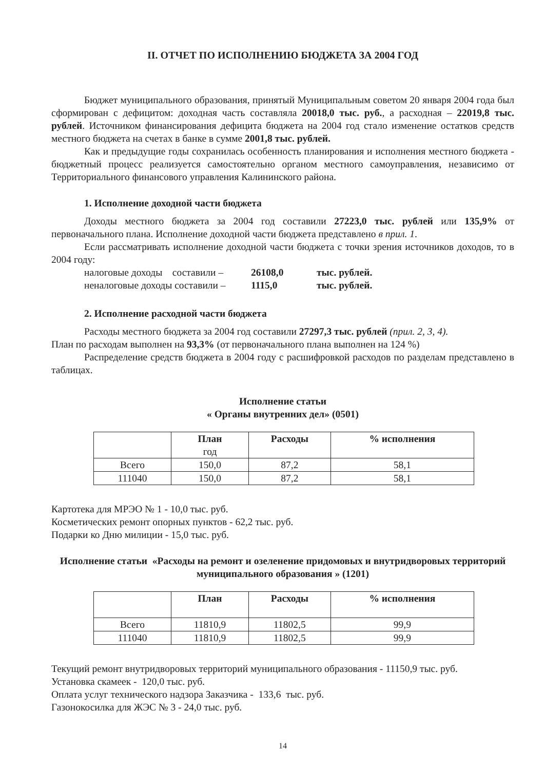II. ОТЧЕТ ПО ИСПОЛНЕНИЮ БЮДЖЕТА ЗА 2004 ГОД
Бюджет муниципального образования, принятый Муниципальным советом 20 января 2004 года был сформирован с дефицитом: доходная часть составляла 20018,0 тыс. руб., а расходная – 22019,8 тыс. рублей. Источником финансирования дефицита бюджета на 2004 год стало изменение остатков средств местного бюджета на счетах в банке в сумме 2001,8 тыс. рублей.
Как и предыдущие годы сохранилась особенность планирования и исполнения местного бюджета - бюджетный процесс реализуется самостоятельно органом местного самоуправления, независимо от Территориального финансового управления Калининского района.
1. Исполнение доходной части бюджета
Доходы местного бюджета за 2004 год составили 27223,0 тыс. рублей или 135,9% от первоначального плана. Исполнение доходной части бюджета представлено в прил. 1.
Если рассматривать исполнение доходной части бюджета с точки зрения источников доходов, то в 2004 году:
налоговые доходы составили – 26108,0 тыс. рублей.
неналоговые доходы составили – 1115,0 тыс. рублей.
2. Исполнение расходной части бюджета
Расходы местного бюджета за 2004 год составили 27297,3 тыс. рублей (прил. 2, 3, 4).
План по расходам выполнен на 93,3% (от первоначального плана выполнен на 124 %)
Распределение средств бюджета в 2004 году с расшифровкой расходов по разделам представлено в таблицах.
Исполнение статьи
« Органы внутренних дел» (0501)
| | План год | Расходы | % исполнения |
| --- | --- | --- | --- |
| Всего | 150,0 | 87,2 | 58,1 |
| 111040 | 150,0 | 87,2 | 58,1 |
Картотека для МРЭО № 1 - 10,0 тыс. руб.
Косметических ремонт опорных пунктов - 62,2 тыс. руб.
Подарки ко Дню милиции - 15,0 тыс. руб.
Исполнение статьи «Расходы на ремонт и озеленение придомовых и внутридворовых территорий муниципального образования » (1201)
| | План | Расходы | % исполнения |
| --- | --- | --- | --- |
| Всего | 11810,9 | 11802,5 | 99,9 |
| 111040 | 11810,9 | 11802,5 | 99,9 |
Текущий ремонт внутридворовых территорий муниципального образования - 11150,9 тыс. руб.
Установка скамеек - 120,0 тыс. руб.
Оплата услуг технического надзора Заказчика - 133,6 тыс. руб.
Газонокосилка для ЖЭС № 3 - 24,0 тыс. руб.
14